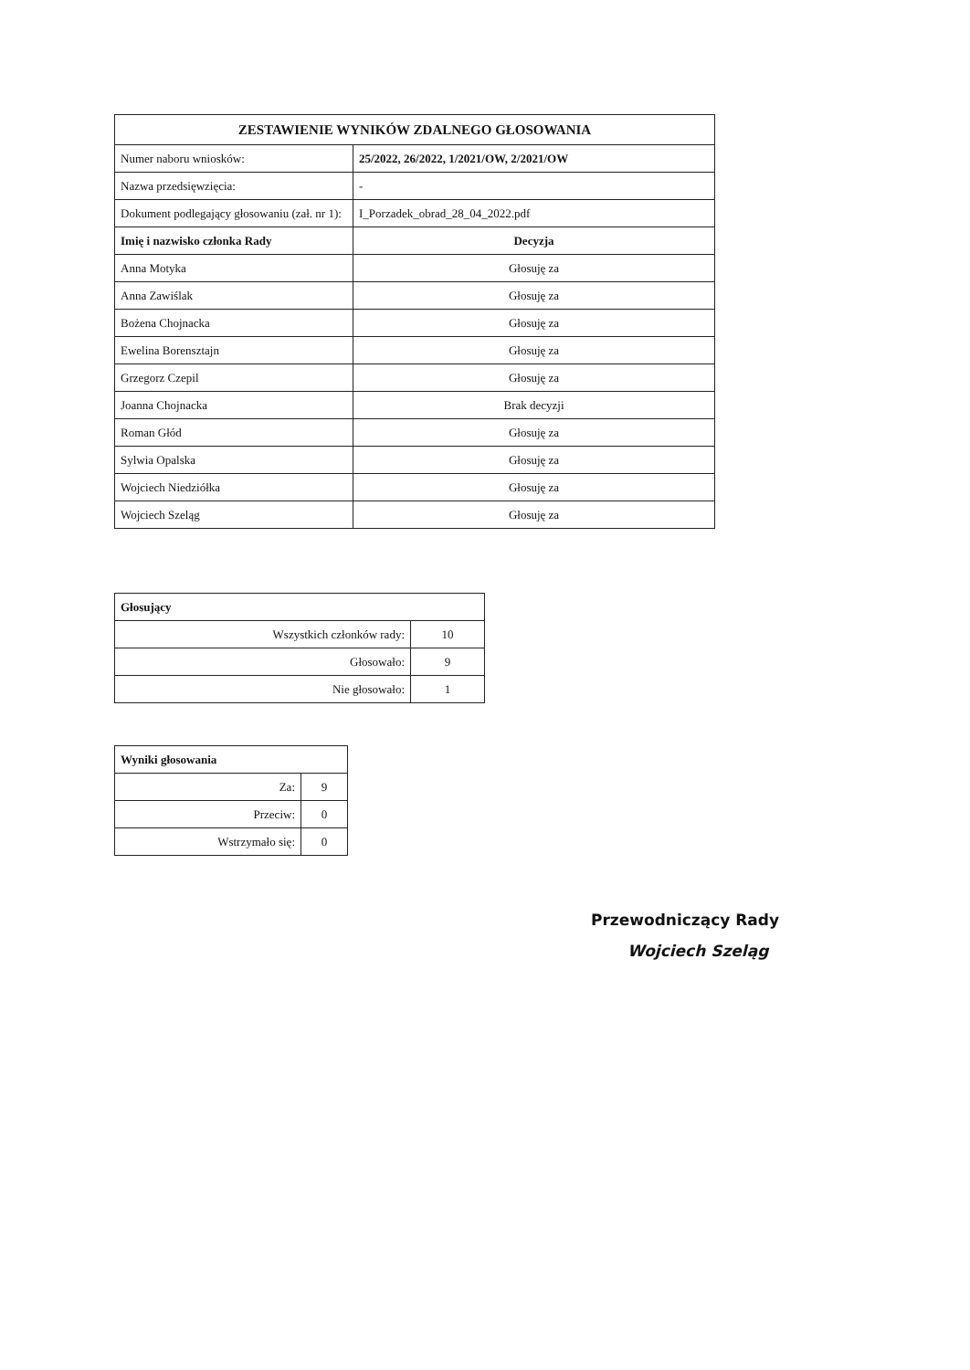| ZESTAWIENIE WYNIKÓW ZDALNEGO GŁOSOWANIA | |
| --- | --- |
| Numer naboru wniosków: | 25/2022, 26/2022, 1/2021/OW, 2/2021/OW |
| Nazwa przedsięwzięcia: | - |
| Dokument podlegający głosowaniu (zał. nr 1): | I_Porzadek_obrad_28_04_2022.pdf |
| Imię i nazwisko członka Rady | Decyzja |
| Anna Motyka | Głosuję za |
| Anna Zawiślak | Głosuję za |
| Bożena Chojnacka | Głosuję za |
| Ewelina Borensztajn | Głosuję za |
| Grzegorz Czepil | Głosuję za |
| Joanna Chojnacka | Brak decyzji |
| Roman Głód | Głosuję za |
| Sylwia Opalska | Głosuję za |
| Wojciech Niedziółka | Głosuję za |
| Wojciech Szeląg | Głosuję za |
| Głosujący | |
| --- | --- |
| Wszystkich członków rady: | 10 |
| Głosowało: | 9 |
| Nie głosowało: | 1 |
| Wyniki głosowania | |
| --- | --- |
| Za: | 9 |
| Przeciw: | 0 |
| Wstrzymało się: | 0 |
Przewodniczący Rady
Wojciech Szeląg